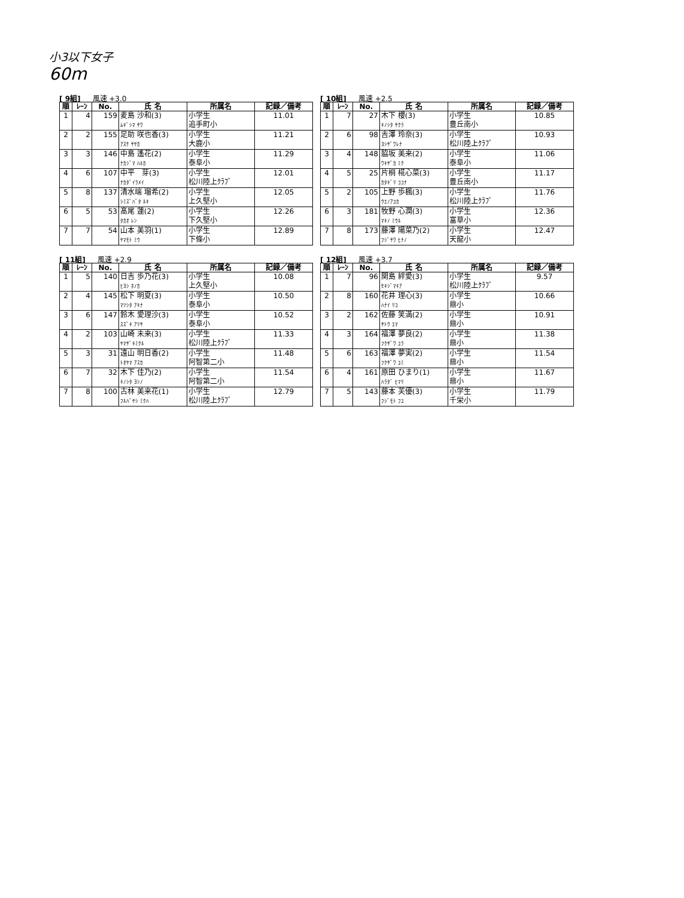小3以下女子
60m
[ 9組] 風速 +3.0
| 順 | ﾚｰﾝ | No. | 氏 名 | 所属名 | 記録／備考 |
| --- | --- | --- | --- | --- | --- |
| 1 | 4 | 159 | 麦島 沙和(3) ﾑｷﾞｼﾏ ｻﾜ | 小学生 追手町小 | 11.01 |
| 2 | 2 | 155 | 足助 咲也香(3) ｱｽｹ ｻﾔｶ | 小学生 大鹿小 | 11.21 |
| 3 | 3 | 146 | 中島 遙花(2) ﾅｶｼﾞﾏ ﾊﾙｶ | 小学生 泰阜小 | 11.29 |
| 4 | 6 | 107 | 中平 芽(3) ﾅｶﾀﾞｲﾗﾒｲ | 小学生 松川陸上ｸﾗﾌﾞ | 12.01 |
| 5 | 8 | 137 | 清水端 瑠希(2) ｼﾐｽﾞﾊﾞﾀ ﾙｷ | 小学生 上久堅小 | 12.05 |
| 6 | 5 | 53 | 髙尾 蓮(2) ﾀｶｵ ﾚﾝ | 小学生 下久堅小 | 12.26 |
| 7 | 7 | 54 | 山本 美羽(1) ﾔﾏﾓﾄ ﾐｳ | 小学生 下條小 | 12.89 |
[ 10組] 風速 +2.5
| 順 | ﾚｰﾝ | No. | 氏 名 | 所属名 | 記録／備考 |
| --- | --- | --- | --- | --- | --- |
| 1 | 7 | 27 | 木下 櫻(3) ｷﾉｼﾀ ｻｸﾗ | 小学生 豊丘南小 | 10.85 |
| 2 | 6 | 98 | 吉澤 玲奈(3) ﾖｼｻﾞﾜﾚﾅ | 小学生 松川陸上ｸﾗﾌﾞ | 10.93 |
| 3 | 4 | 148 | 脇坂 美来(2) ﾜｷｻﾞｶ ﾐｸ | 小学生 泰阜小 | 11.06 |
| 4 | 5 | 25 | 片桐 椛心菜(3) ｶﾀｷﾞﾘ ｺｺﾅ | 小学生 豊丘南小 | 11.17 |
| 5 | 2 | 105 | 上野 歩楓(3) ｳｴﾉｱﾕｶ | 小学生 松川陸上ｸﾗﾌﾞ | 11.76 |
| 6 | 3 | 181 | 牧野 心潤(3) ﾏｷﾉ ﾐｳﾙ | 小学生 富草小 | 12.36 |
| 7 | 8 | 173 | 藤澤 陽菜乃(2) ﾌｼﾞｻﾜ ﾋﾅﾉ | 小学生 天龍小 | 12.47 |
[ 11組] 風速 +2.9
| 順 | ﾚｰﾝ | No. | 氏 名 | 所属名 | 記録／備考 |
| --- | --- | --- | --- | --- | --- |
| 1 | 5 | 140 | 日吉 歩乃花(3) ﾋﾖｼ ﾎﾉｶ | 小学生 上久堅小 | 10.08 |
| 2 | 4 | 145 | 松下 明夏(3) ﾏﾂｼﾀ ｱｷﾅ | 小学生 泰阜小 | 10.50 |
| 3 | 6 | 147 | 鈴木 愛理沙(3) ｽｽﾞｷ ｱﾘｻ | 小学生 泰阜小 | 10.52 |
| 4 | 2 | 103 | 山崎 未来(3) ﾔﾏｻﾞｷﾐｸﾙ | 小学生 松川陸上ｸﾗﾌﾞ | 11.33 |
| 5 | 3 | 31 | 遠山 明日香(2) ﾄｵﾔﾏ ｱｽｶ | 小学生 阿智第二小 | 11.48 |
| 6 | 7 | 32 | 木下 佳乃(2) ｷﾉｼﾀ ﾖｼﾉ | 小学生 阿智第二小 | 11.54 |
| 7 | 8 | 100 | 古林 美来花(1) ﾌﾙﾊﾞﾔｼ ﾐｸﾊ | 小学生 松川陸上ｸﾗﾌﾞ | 12.79 |
[ 12組] 風速 +3.7
| 順 | ﾚｰﾝ | No. | 氏 名 | 所属名 | 記録／備考 |
| --- | --- | --- | --- | --- | --- |
| 1 | 7 | 96 | 関島 絆愛(3) ｾｷｼﾞﾏｷｱ | 小学生 松川陸上ｸﾗﾌﾞ | 9.57 |
| 2 | 8 | 160 | 花井 理心(3) ﾊﾅｲ ﾘｺ | 小学生 鼎小 | 10.66 |
| 3 | 2 | 162 | 佐藤 笑満(2) ｻﾄｳ ｴﾏ | 小学生 鼎小 | 10.91 |
| 4 | 3 | 164 | 福澤 夢良(2) ﾌｸｻﾞﾜ ﾕﾗ | 小学生 鼎小 | 11.38 |
| 5 | 6 | 163 | 福澤 夢実(2) ﾌｸｻﾞﾜ ﾕﾐ | 小学生 鼎小 | 11.54 |
| 6 | 4 | 161 | 原田 ひまり(1) ﾊﾗﾀﾞ ﾋﾏﾘ | 小学生 鼎小 | 11.67 |
| 7 | 5 | 143 | 藤本 芙優(3) ﾌｼﾞﾓﾄ ﾌﾕ | 小学生 千栄小 | 11.79 |